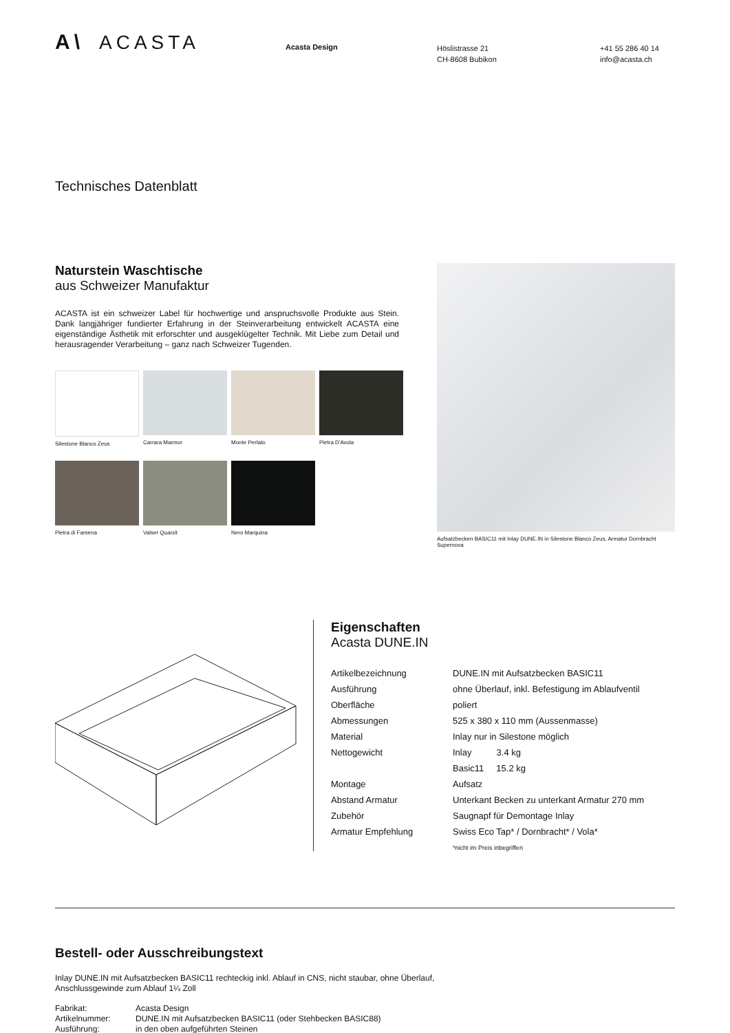A\ ACASTA
Acasta Design
Höslistrasse 21
CH-8608 Bubikon
+41 55 286 40 14
info@acasta.ch
Technisches Datenblatt
Naturstein Waschtische
aus Schweizer Manufaktur
ACASTA ist ein schweizer Label für hochwertige und anspruchsvolle Produkte aus Stein. Dank langjähriger fundierter Erfahrung in der Steinverarbeitung entwickelt ACASTA eine eigenständige Ästhetik mit erforschter und ausgeklügelter Technik. Mit Liebe zum Detail und herausragender Verarbeitung – ganz nach Schweizer Tugenden.
Silestone Blanco Zeus
Carrara Marmor
Monte Perlato
Pietra D'Avola
Pietra di Farsena
Valser Quarzit
Nero Marquina
Aufsatzbecken BASIC11 mit Inlay DUNE.IN in Silestone Blanco Zeus, Armatur Dornbracht Supernova
Eigenschaften
Acasta DUNE.IN
| Artikelbezeichnung | DUNE.IN mit Aufsatzbecken BASIC11 |
| Ausführung | ohne Überlauf, inkl. Befestigung im Ablaufventil |
| Oberfläche | poliert |
| Abmessungen | 525 x 380 x 110 mm (Aussenmasse) |
| Material | Inlay nur in Silestone möglich |
| Nettogewicht | Inlay 3.4 kg |
| | Basic11 15.2 kg |
| Montage | Aufsatz |
| Abstand Armatur | Unterkant Becken zu unterkant Armatur 270 mm |
| Zubehör | Saugnapf für Demontage Inlay |
| Armatur Empfehlung | Swiss Eco Tap* / Dornbracht* / Vola* |
| | *nicht im Preis inbegriffen |
Bestell- oder Ausschreibungstext
Inlay DUNE.IN mit Aufsatzbecken BASIC11 rechteckig inkl. Ablauf in CNS, nicht staubar, ohne Überlauf,
Anschlussgewinde zum Ablauf 1¼ Zoll
| Fabrikat: | Acasta Design |
| Artikelnummer: | DUNE.IN mit Aufsatzbecken BASIC11 (oder Stehbecken BASIC88) |
| Ausführung: | in den oben aufgeführten Steinen |